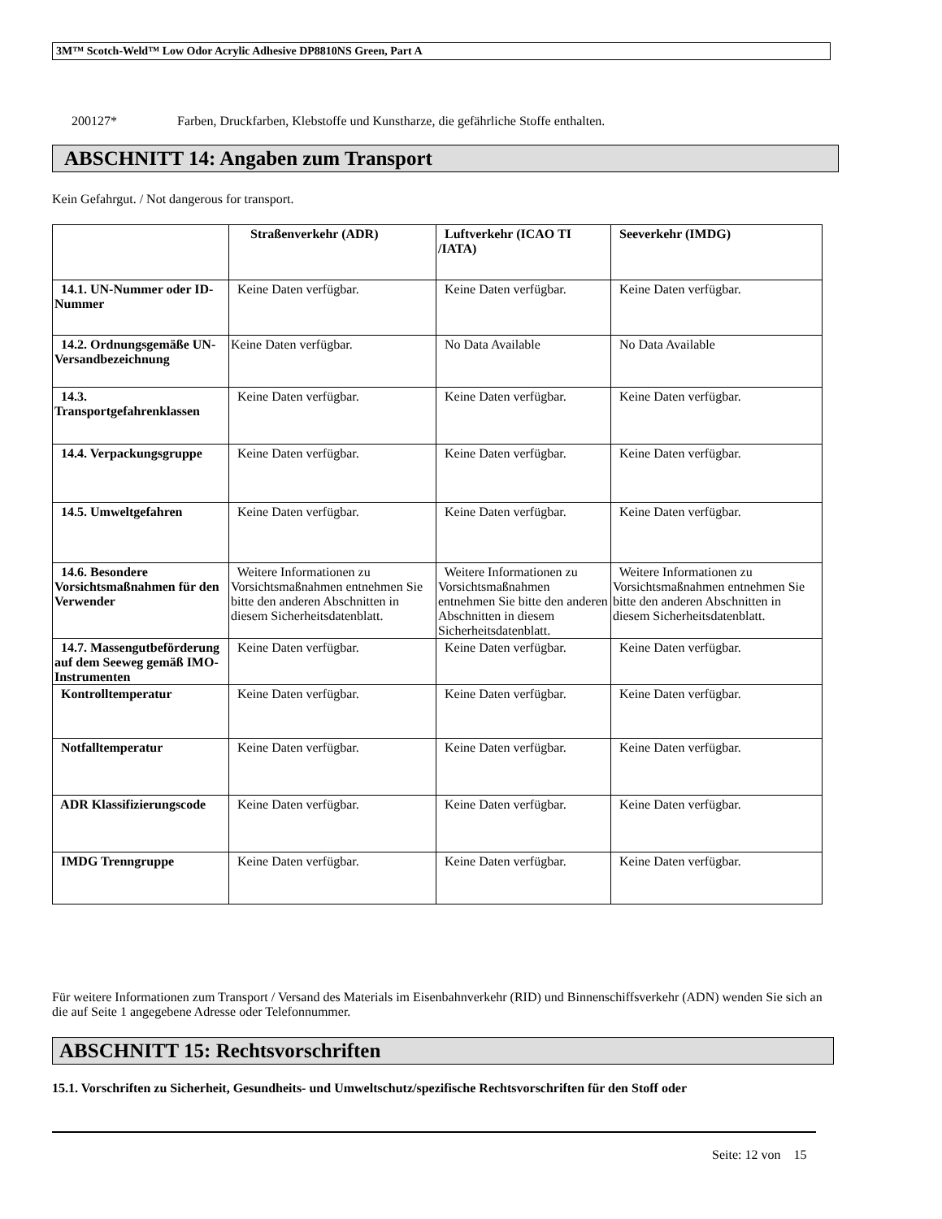3M™ Scotch-Weld™ Low Odor Acrylic Adhesive DP8810NS Green, Part A
200127* Farben, Druckfarben, Klebstoffe und Kunstharze, die gefährliche Stoffe enthalten.
ABSCHNITT 14: Angaben zum Transport
Kein Gefahrgut. / Not dangerous for transport.
| | Straßenverkehr (ADR) | Luftverkehr (ICAO TI /IATA) | Seeverkehr (IMDG) |
| --- | --- | --- | --- |
| 14.1. UN-Nummer oder ID-Nummer | Keine Daten verfügbar. | Keine Daten verfügbar. | Keine Daten verfügbar. |
| 14.2. Ordnungsgemäße UN-Versandbezeichnung | Keine Daten verfügbar. | No Data Available | No Data Available |
| 14.3. Transportgefahrenklassen | Keine Daten verfügbar. | Keine Daten verfügbar. | Keine Daten verfügbar. |
| 14.4. Verpackungsgruppe | Keine Daten verfügbar. | Keine Daten verfügbar. | Keine Daten verfügbar. |
| 14.5. Umweltgefahren | Keine Daten verfügbar. | Keine Daten verfügbar. | Keine Daten verfügbar. |
| 14.6. Besondere Vorsichtsmaßnahmen für den Verwender | Weitere Informationen zu Vorsichtsmaßnahmen entnehmen Sie bitte den anderen Abschnitten in diesem Sicherheitsdatenblatt. | Weitere Informationen zu Vorsichtsmaßnahmen entnehmen Sie bitte den anderen Abschnitten in diesem Sicherheitsdatenblatt. | Weitere Informationen zu Vorsichtsmaßnahmen entnehmen Sie bitte den anderen Abschnitten in diesem Sicherheitsdatenblatt. |
| 14.7. Massengutbeförderung auf dem Seeweg gemäß IMO-Instrumenten | Keine Daten verfügbar. | Keine Daten verfügbar. | Keine Daten verfügbar. |
| Kontrolltemperatur | Keine Daten verfügbar. | Keine Daten verfügbar. | Keine Daten verfügbar. |
| Notfalltemperatur | Keine Daten verfügbar. | Keine Daten verfügbar. | Keine Daten verfügbar. |
| ADR Klassifizierungscode | Keine Daten verfügbar. | Keine Daten verfügbar. | Keine Daten verfügbar. |
| IMDG Trenngruppe | Keine Daten verfügbar. | Keine Daten verfügbar. | Keine Daten verfügbar. |
Für weitere Informationen zum Transport / Versand des Materials im Eisenbahnverkehr (RID) und Binnenschiffsverkehr (ADN) wenden Sie sich an die auf Seite 1 angegebene Adresse oder Telefonnummer.
ABSCHNITT 15: Rechtsvorschriften
15.1. Vorschriften zu Sicherheit, Gesundheits- und Umweltschutz/spezifische Rechtsvorschriften für den Stoff oder
Seite: 12 von 15